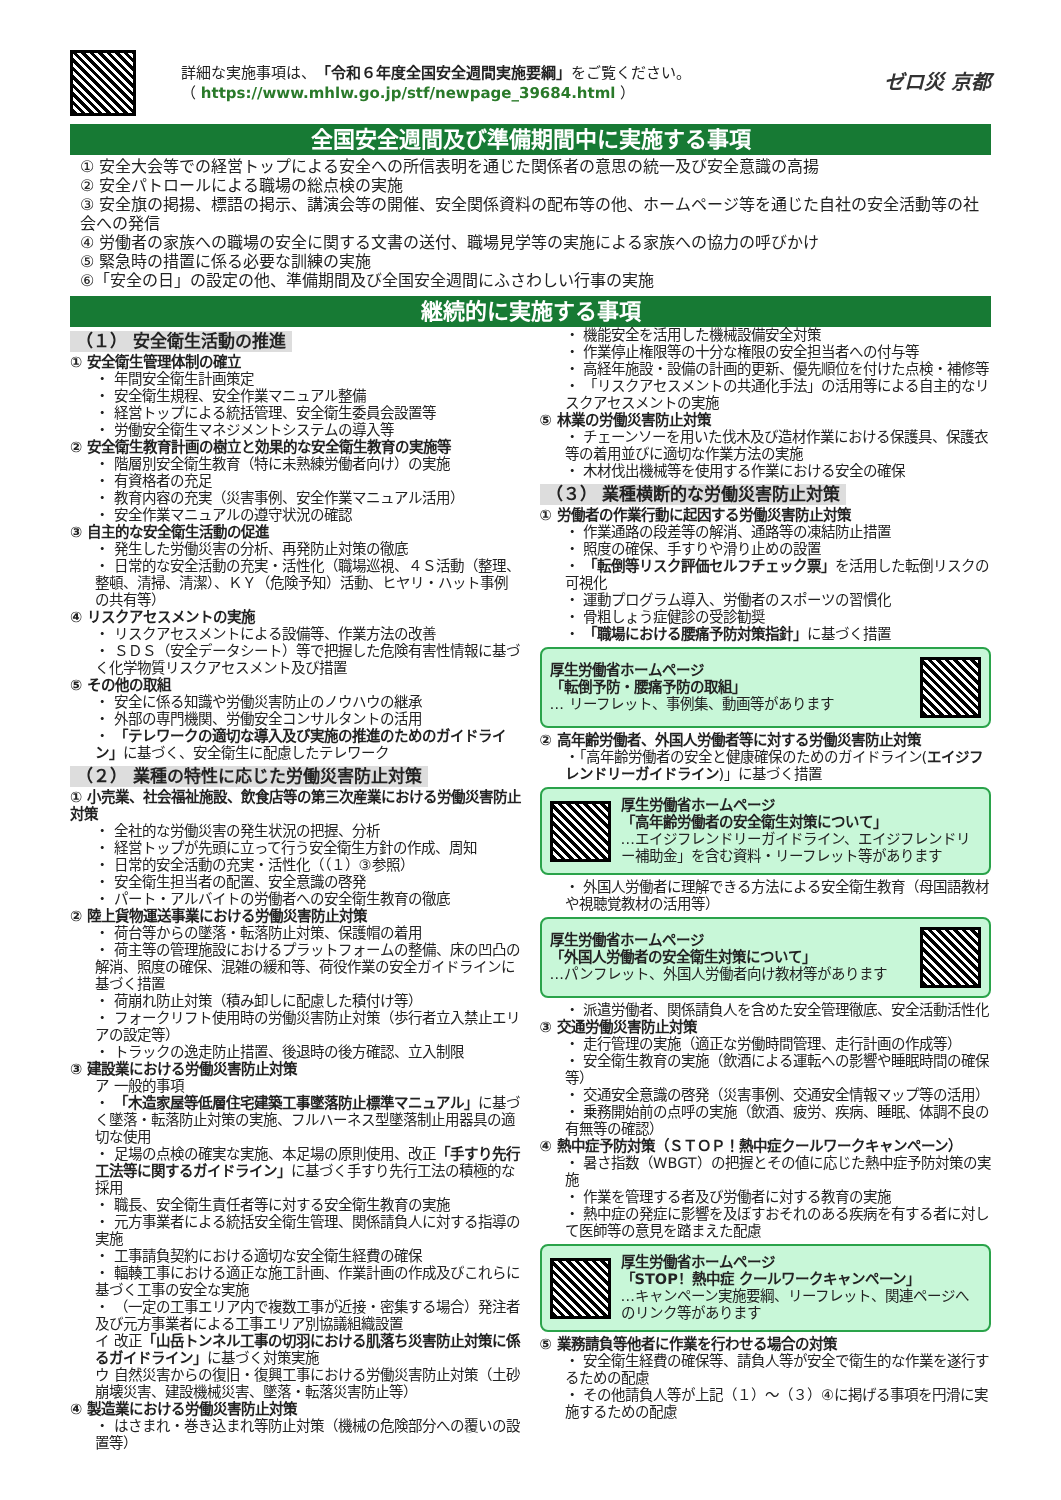詳細な実施事項は、「令和６年度全国安全週間実施要綱」をご覧ください。
（ https://www.mhlw.go.jp/stf/newpage_39684.html ）
ゼロ災 京都
全国安全週間及び準備期間中に実施する事項
① 安全大会等での経営トップによる安全への所信表明を通じた関係者の意思の統一及び安全意識の高揚
② 安全パトロールによる職場の総点検の実施
③ 安全旗の掲揚、標語の掲示、講演会等の開催、安全関係資料の配布等の他、ホームページ等を通じた自社の安全活動等の社会への発信
④ 労働者の家族への職場の安全に関する文書の送付、職場見学等の実施による家族への協力の呼びかけ
⑤ 緊急時の措置に係る必要な訓練の実施
⑥「安全の日」の設定の他、準備期間及び全国安全週間にふさわしい行事の実施
継続的に実施する事項
（１） 安全衛生活動の推進
① 安全衛生管理体制の確立
・ 年間安全衛生計画策定
・ 安全衛生規程、安全作業マニュアル整備
・ 経営トップによる統括管理、安全衛生委員会設置等
・ 労働安全衛生マネジメントシステムの導入等
② 安全衛生教育計画の樹立と効果的な安全衛生教育の実施等
・ 階層別安全衛生教育（特に未熟練労働者向け）の実施
・ 有資格者の充足
・ 教育内容の充実（災害事例、安全作業マニュアル活用）
・ 安全作業マニュアルの遵守状況の確認
③ 自主的な安全衛生活動の促進
・ 発生した労働災害の分析、再発防止対策の徹底
・ 日常的な安全活動の充実・活性化（職場巡視、４Ｓ活動（整理、整頓、清掃、清潔）、ＫＹ（危険予知）活動、ヒヤリ・ハット事例の共有等）
④ リスクアセスメントの実施
・ リスクアセスメントによる設備等、作業方法の改善
・ ＳＤＳ（安全データシート）等で把握した危険有害性情報に基づく化学物質リスクアセスメント及び措置
⑤ その他の取組
・ 安全に係る知識や労働災害防止のノウハウの継承
・ 外部の専門機関、労働安全コンサルタントの活用
・ 「テレワークの適切な導入及び実施の推進のためのガイドライン」に基づく、安全衛生に配慮したテレワーク
（２） 業種の特性に応じた労働災害防止対策
① 小売業、社会福祉施設、飲食店等の第三次産業における労働災害防止対策
・ 全社的な労働災害の発生状況の把握、分析
・ 経営トップが先頭に立って行う安全衛生方針の作成、周知
・ 日常的安全活動の充実・活性化（（１）③参照）
・ 安全衛生担当者の配置、安全意識の啓発
・ パート・アルバイトの労働者への安全衛生教育の徹底
② 陸上貨物運送事業における労働災害防止対策
・ 荷台等からの墜落・転落防止対策、保護帽の着用
・ 荷主等の管理施設におけるプラットフォームの整備、床の凹凸の解消、照度の確保、混雑の緩和等、荷役作業の安全ガイドラインに基づく措置
・ 荷崩れ防止対策（積み卸しに配慮した積付け等）
・ フォークリフト使用時の労働災害防止対策（歩行者立入禁止エリアの設定等）
・ トラックの逸走防止措置、後退時の後方確認、立入制限
③ 建設業における労働災害防止対策
ア 一般的事項
・ 「木造家屋等低層住宅建築工事墜落防止標準マニュアル」に基づく墜落・転落防止対策の実施、フルハーネス型墜落制止用器具の適切な使用
・ 足場の点検の確実な実施、本足場の原則使用、改正「手すり先行工法等に関するガイドライン」に基づく手すり先行工法の積極的な採用
・ 職長、安全衛生責任者等に対する安全衛生教育の実施
・ 元方事業者による統括安全衛生管理、関係請負人に対する指導の実施
・ 工事請負契約における適切な安全衛生経費の確保
・ 輻輳工事における適正な施工計画、作業計画の作成及びこれらに基づく工事の安全な実施
・ （一定の工事エリア内で複数工事が近接・密集する場合）発注者及び元方事業者による工事エリア別協議組織設置
イ 改正「山岳トンネル工事の切羽における肌落ち災害防止対策に係るガイドライン」に基づく対策実施
ウ 自然災害からの復旧・復興工事における労働災害防止対策（土砂崩壊災害、建設機械災害、墜落・転落災害防止等）
④ 製造業における労働災害防止対策
・ はさまれ・巻き込まれ等防止対策（機械の危険部分への覆いの設置等）
・ 機能安全を活用した機械設備安全対策
・ 作業停止権限等の十分な権限の安全担当者への付与等
・ 高経年施設・設備の計画的更新、優先順位を付けた点検・補修等
・ 「リスクアセスメントの共通化手法」の活用等による自主的なリスクアセスメントの実施
⑤ 林業の労働災害防止対策
・ チェーンソーを用いた伐木及び造材作業における保護具、保護衣等の着用並びに適切な作業方法の実施
・ 木材伐出機械等を使用する作業における安全の確保
（３） 業種横断的な労働災害防止対策
① 労働者の作業行動に起因する労働災害防止対策
・ 作業通路の段差等の解消、通路等の凍結防止措置
・ 照度の確保、手すりや滑り止めの設置
・ 「転倒等リスク評価セルフチェック票」を活用した転倒リスクの可視化
・ 運動プログラム導入、労働者のスポーツの習慣化
・ 骨粗しょう症健診の受診勧奨
・ 「職場における腰痛予防対策指針」に基づく措置
厚生労働省ホームページ
「転倒予防・腰痛予防の取組」
… リーフレット、事例集、動画等があります
② 高年齢労働者、外国人労働者等に対する労働災害防止対策
・「高年齢労働者の安全と健康確保のためのガイドライン(エイジフレンドリーガイドライン)」に基づく措置
厚生労働省ホームページ
「高年齢労働者の安全衛生対策について」
…エイジフレンドリーガイドライン、エイジフレンドリー補助金」を含む資料・リーフレット等があります
・ 外国人労働者に理解できる方法による安全衛生教育（母国語教材や視聴覚教材の活用等）
厚生労働省ホームページ
「外国人労働者の安全衛生対策について」
…パンフレット、外国人労働者向け教材等があります
・ 派遣労働者、関係請負人を含めた安全管理徹底、安全活動活性化
③ 交通労働災害防止対策
・ 走行管理の実施（適正な労働時間管理、走行計画の作成等）
・ 安全衛生教育の実施（飲酒による運転への影響や睡眠時間の確保等）
・ 交通安全意識の啓発（災害事例、交通安全情報マップ等の活用）
・ 乗務開始前の点呼の実施（飲酒、疲労、疾病、睡眠、体調不良の有無等の確認）
④ 熱中症予防対策（ＳＴＯＰ！熱中症クールワークキャンペーン）
・ 暑さ指数（WBGT）の把握とその値に応じた熱中症予防対策の実施
・ 作業を管理する者及び労働者に対する教育の実施
・ 熱中症の発症に影響を及ぼすおそれのある疾病を有する者に対して医師等の意見を踏まえた配慮
厚生労働省ホームページ
「STOP！熱中症 クールワークキャンペーン」
…キャンペーン実施要綱、リーフレット、関連ページへのリンク等があります
⑤ 業務請負等他者に作業を行わせる場合の対策
・ 安全衛生経費の確保等、請負人等が安全で衛生的な作業を遂行するための配慮
・ その他請負人等が上記（１）～（３）④に掲げる事項を円滑に実施するための配慮